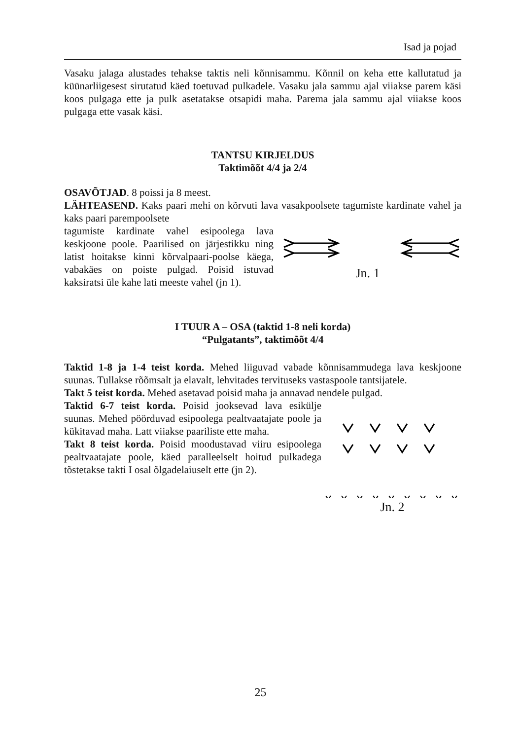Isad ja pojad
Vasaku jalaga alustades tehakse taktis neli kõnnisammu. Kõnnil on keha ette kallutatud ja küünarliigesest sirutatud käed toetuvad pulkadele. Vasaku jala sammu ajal viiakse parem käsi koos pulgaga ette ja pulk asetatakse otsapidi maha. Parema jala sammu ajal viiakse koos pulgaga ette vasak käsi.
TANTSU KIRJELDUS
Taktimõõt 4/4 ja 2/4
OSAVÕTJAD. 8 poissi ja 8 meest.
LÄHTEASEND. Kaks paari mehi on kõrvuti lava vasakpoolsete tagumiste kardinate vahel ja kaks paari parempoolsete
tagumiste kardinate vahel esipoolega lava keskjoone poole. Paarilised on järjestikku ning latist hoitakse kinni kõrvalpaari-poolse käega, vabakäes on poiste pulgad. Poisid istuvad kaksiratsi üle kahe lati meeste vahel (jn 1).
Jn. 1
I TUUR A – OSA (taktid 1-8 neli korda)
“Pulgatants”, taktimõõt 4/4
Taktid 1-8 ja 1-4 teist korda. Mehed liiguvad vabade kõnnisammudega lava keskjoone suunas. Tullakse rõõmsalt ja elavalt, lehvitades tervituseks vastaspoole tantsijatele.
Takt 5 teist korda. Mehed asetavad poisid maha ja annavad nendele pulgad.
Taktid 6-7 teist korda. Poisid jooksevad lava esikülje suunas. Mehed pöörduvad esipoolega pealtvaatajate poole ja kükitavad maha. Latt viiakse paariliste ette maha.
Takt 8 teist korda. Poisid moodustavad viiru esipoolega pealtvaatajate poole, käed paralleelselt hoitud pulkadega tõstetakse takti I osal õlgadelaiuselt ette (jn 2).
Jn. 2
25